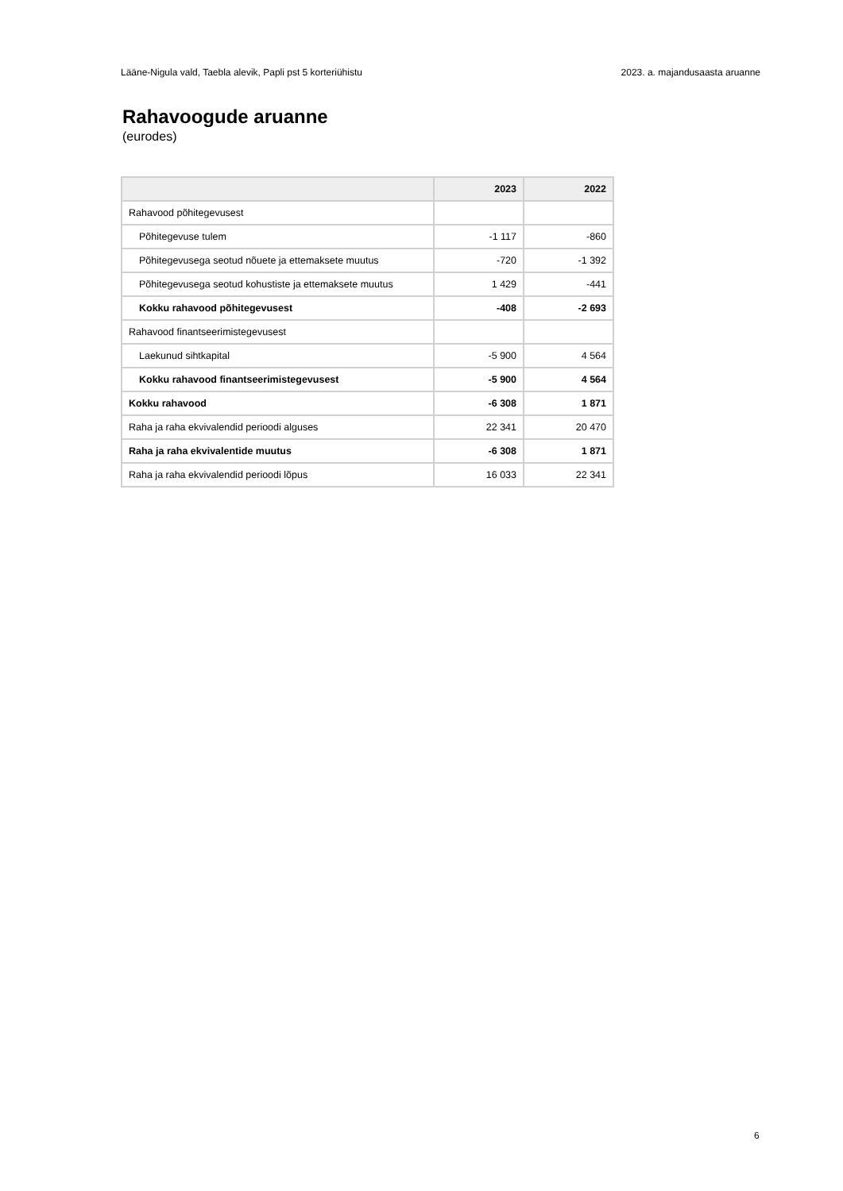Lääne-Nigula vald, Taebla alevik, Papli pst 5 korteriühistu 2023. a. majandusaasta aruanne
Rahavoogude aruanne
(eurodes)
| | 2023 | 2022 |
| --- | --- | --- |
| Rahavood põhitegevusest | | |
| Põhitegevuse tulem | -1 117 | -860 |
| Põhitegevusega seotud nõuete ja ettemaksete muutus | -720 | -1 392 |
| Põhitegevusega seotud kohustiste ja ettemaksete muutus | 1 429 | -441 |
| Kokku rahavood põhitegevusest | -408 | -2 693 |
| Rahavood finantseerimistegevusest | | |
| Laekunud sihtkapital | -5 900 | 4 564 |
| Kokku rahavood finantseerimistegevusest | -5 900 | 4 564 |
| Kokku rahavood | -6 308 | 1 871 |
| Raha ja raha ekvivalendid perioodi alguses | 22 341 | 20 470 |
| Raha ja raha ekvivalentide muutus | -6 308 | 1 871 |
| Raha ja raha ekvivalendid perioodi lõpus | 16 033 | 22 341 |
6